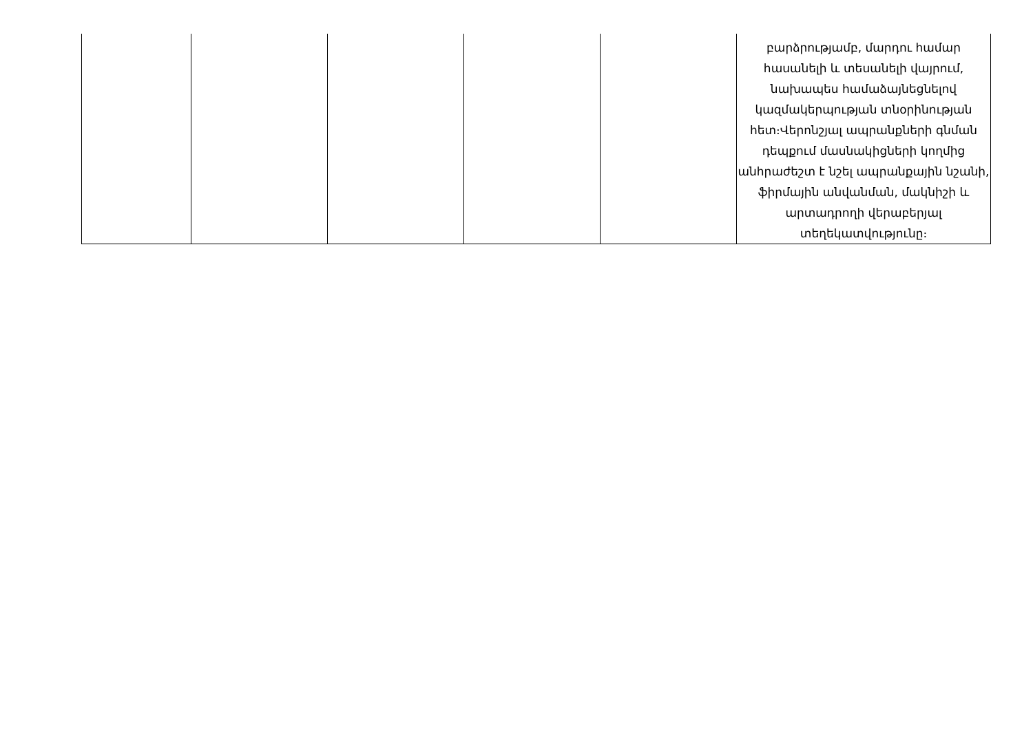| | | | | | բարձրությամբ, մարդու համար հասանելի և տեսանելի վայրում, նախապես համաձայնեցնելով կազմակերպության տնօրինության հետ։Վերոնշյալ ապրանքների գնման դեպքում մասնակիցների կողմից անհրաժեշտ է նշել ապրանքային նշանի, ֆիրմային անվանման, մակնիշի և արտադրողի վերաբերյալ տեղեկատվությունը։ |